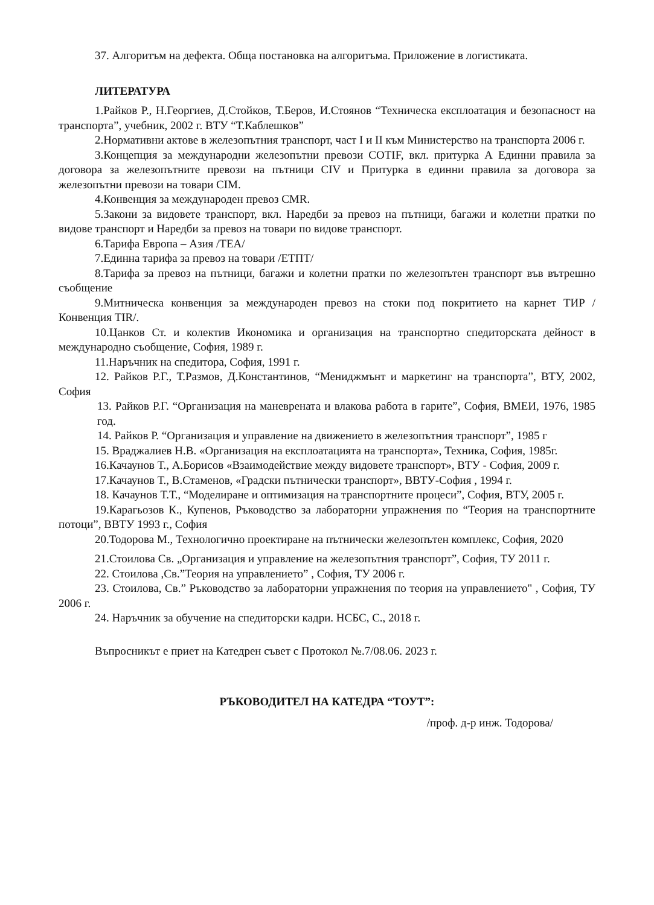37. Алгоритъм на дефекта. Обща постановка на алгоритъма. Приложение в логистиката.
ЛИТЕРАТУРА
1.Райков Р., Н.Георгиев, Д.Стойков, Т.Беров, И.Стоянов “Техническа експлоатация и безопасност на транспорта”, учебник, 2002 г. ВТУ “Т.Каблешков”
2.Нормативни актове в железопътния транспорт, част I и II към Министерство на транспорта 2006 г.
3.Концепция за международни железопътни превози COTIF, вкл. притурка А Единни правила за договора за железопътните превози на пътници CIV и Притурка в единни правила за договора за железопътни превози на товари CIM.
4.Конвенция за международен превоз CMR.
5.Закони за видовете транспорт, вкл. Наредби за превоз на пътници, багажи и колетни пратки по видове транспорт и Наредби за превоз на товари по видове транспорт.
6.Тарифа Европа – Азия /ТЕА/
7.Единна тарифа за превоз на товари /ЕТПТ/
8.Тарифа за превоз на пътници, багажи и колетни пратки по железопътен транспорт във вътрешно съобщение
9.Митническа конвенция за международен превоз на стоки под покритието на карнет ТИР /Конвенция TIR/.
10.Цанков Ст. и колектив Икономика и организация на транспортно спедиторската дейност в международно съобщение, София, 1989 г.
11.Наръчник на спедитора, София, 1991 г.
12. Райков Р.Г., Т.Размов, Д.Константинов, “Мениджмънт и маркетинг на транспорта”, ВТУ, 2002, София
13. Райков Р.Г. “Организация на маневрената и влакова работа в гарите”, София, ВМЕИ, 1976, 1985 год.
14. Райков Р. “Организация и управление на движението в железопътния транспорт”, 1985 г
15. Враджалиев Н.В. «Организация на експлоатацията на транспорта», Техника, София, 1985г.
16.Качаунов Т., А.Борисов «Взаимодействие между видовете транспорт», ВТУ - София, 2009 г.
17.Качаунов Т., В.Стаменов, «Градски пътнически транспорт», ВВТУ-София , 1994 г.
18. Качаунов Т.Т., “Моделиране и оптимизация на транспортните процеси”, София, ВТУ, 2005 г.
19.Карагьозов К., Купенов, Ръководство за лабораторни упражнения по “Теория на транспортните потоци”, ВВТУ 1993 г., София
20.Тодорова М., Технологично проектиране на пътнически железопътен комплекс, София, 2020
21.Стоилова Св. „Организация и управление на железопътния транспорт”, София, ТУ 2011 г.
22. Стоилова ,Св.”Теория на управлението” , София, ТУ 2006 г.
23. Стоилова, Св.” Ръководство за лабораторни упражнения по теория на управлението" , София, ТУ 2006 г.
24. Наръчник за обучение на спедиторски кадри. НСБС, С., 2018 г.
Въпросникът е приет на Катедрен съвет с Протокол №.7/08.06. 2023 г.
РЪКОВОДИТЕЛ НА КАТЕДРА “ТОУТ”:
/проф. д-р инж. Тодорова/